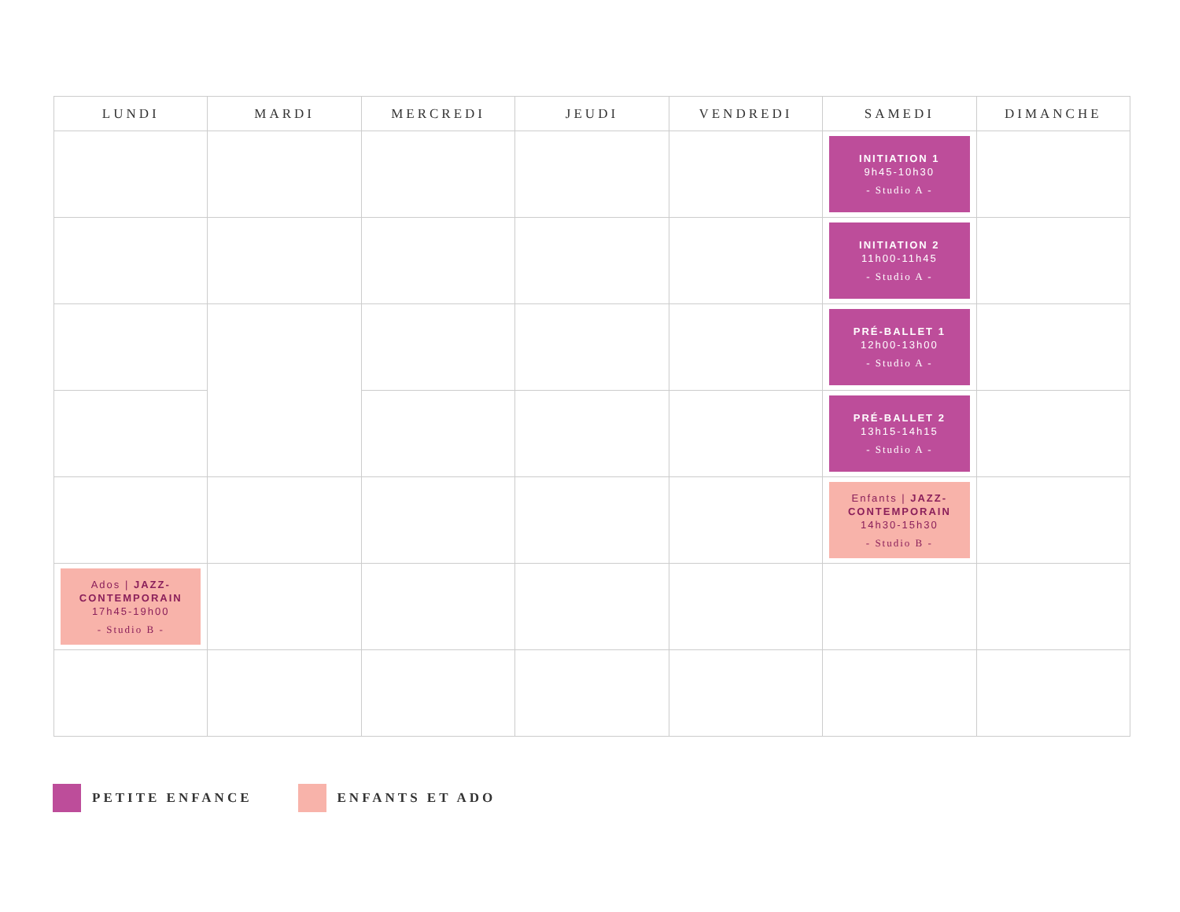| LUNDI | MARDI | MERCREDI | JEUDI | VENDREDI | SAMEDI | DIMANCHE |
| --- | --- | --- | --- | --- | --- | --- |
| | | | | | INITIATION 1 9h45-10h30 - Studio A - | |
| | | | | | INITIATION 2 11h00-11h45 - Studio A - | |
| | | | | | PRÉ-BALLET 1 12h00-13h00 - Studio A - | |
| | | | | | PRÉ-BALLET 2 13h15-14h15 - Studio A - | |
| | | | | | Enfants / JAZZ-CONTEMPORAIN 14h30-15h30 - Studio B - | |
| Ados / JAZZ-CONTEMPORAIN 17h45-19h00 - Studio B - | | | | | | |
PETITE ENFANCE ENFANTS ET ADO